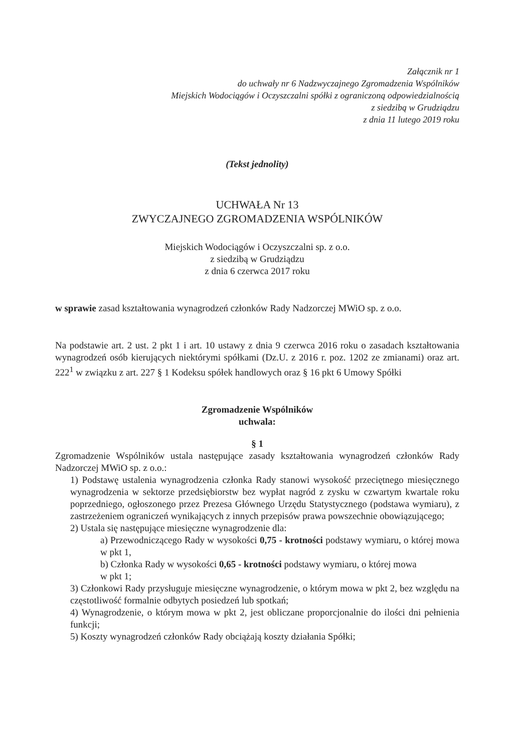Załącznik nr 1
do uchwały nr 6 Nadzwyczajnego Zgromadzenia Wspólników
Miejskich Wodociągów i Oczyszczalni spółki z ograniczoną odpowiedzialnością
z siedzibą w Grudziądzu
z dnia 11 lutego 2019 roku
(Tekst jednolity)
UCHWAŁA Nr 13
ZWYCZAJNEGO ZGROMADZENIA WSPÓLNIKÓW
Miejskich Wodociągów i Oczyszczalni sp. z o.o.
z siedzibą w Grudziądzu
z dnia 6 czerwca 2017 roku
w sprawie zasad kształtowania wynagrodzeń członków Rady Nadzorczej MWiO sp. z o.o.
Na podstawie art. 2 ust. 2 pkt 1 i art. 10 ustawy z dnia 9 czerwca 2016 roku o zasadach kształtowania wynagrodzeń osób kierujących niektórymi spółkami (Dz.U. z 2016 r. poz. 1202 ze zmianami) oraz art. 222<sup>1</sup> w związku z art. 227 § 1 Kodeksu spółek handlowych oraz § 16 pkt 6 Umowy Spółki
Zgromadzenie Wspólników
uchwala:
§ 1
Zgromadzenie Wspólników ustala następujące zasady kształtowania wynagrodzeń członków Rady Nadzorczej MWiO sp. z o.o.:
1) Podstawę ustalenia wynagrodzenia członka Rady stanowi wysokość przeciętnego miesięcznego wynagrodzenia w sektorze przedsiębiorstw bez wypłat nagród z zysku w czwartym kwartale roku poprzedniego, ogłoszonego przez Prezesa Głównego Urzędu Statystycznego (podstawa wymiaru), z zastrzeżeniem ograniczeń wynikających z innych przepisów prawa powszechnie obowiązującego;
2) Ustala się następujące miesięczne wynagrodzenie dla:
a) Przewodniczącego Rady w wysokości 0,75 - krotności podstawy wymiaru, o której mowa w pkt 1,
b) Członka Rady w wysokości 0,65 - krotności podstawy wymiaru, o której mowa
w pkt 1;
3) Członkowi Rady przysługuje miesięczne wynagrodzenie, o którym mowa w pkt 2, bez względu na częstotliwość formalnie odbytych posiedzeń lub spotkań;
4) Wynagrodzenie, o którym mowa w pkt 2, jest obliczane proporcjonalnie do ilości dni pełnienia funkcji;
5) Koszty wynagrodzeń członków Rady obciążają koszty działania Spółki;